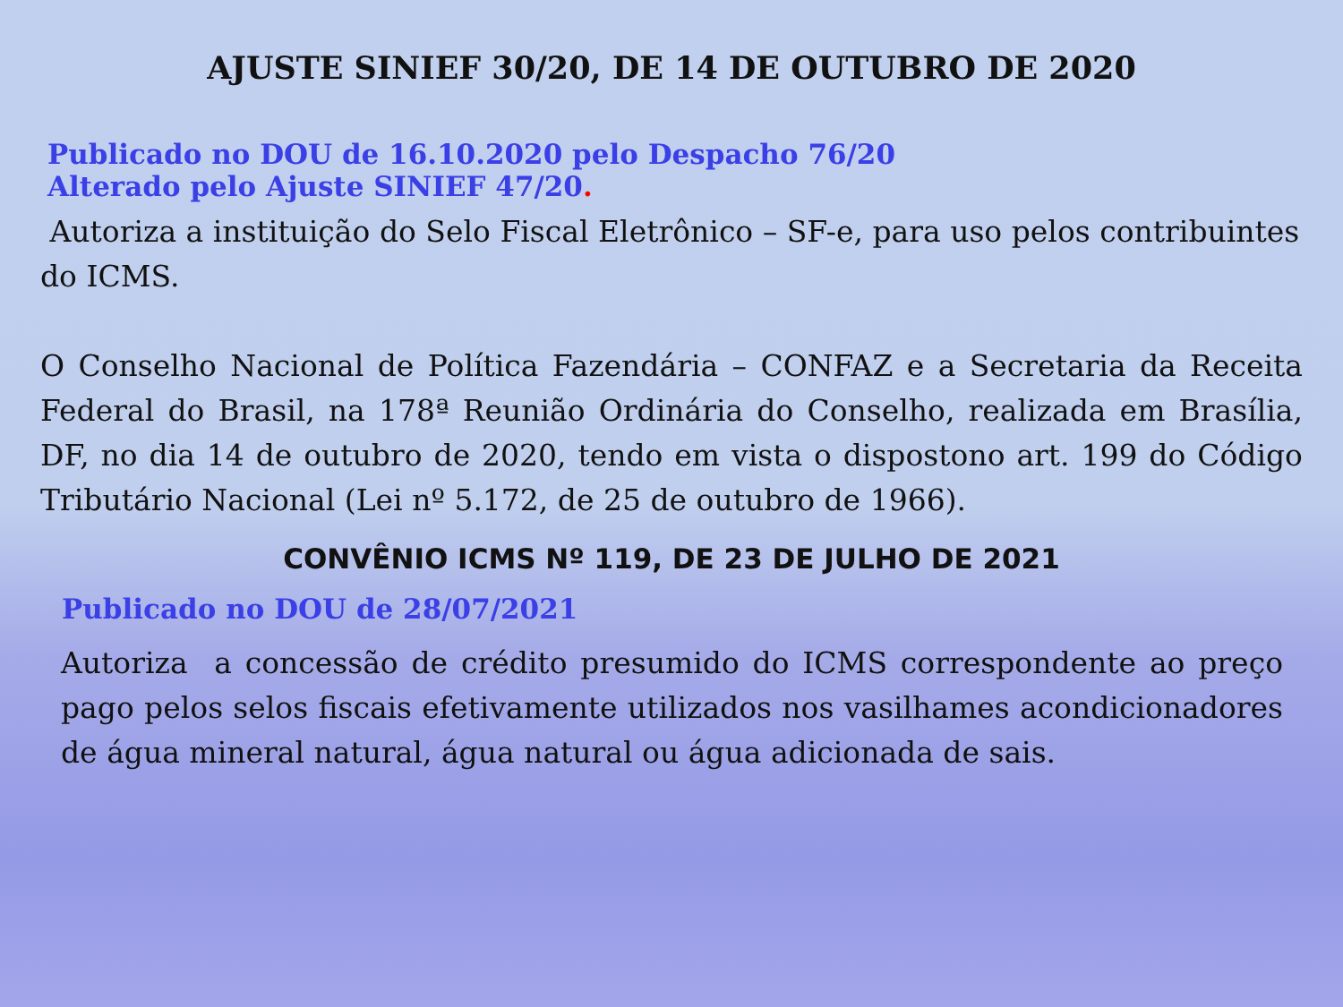AJUSTE SINIEF 30/20, DE 14 DE OUTUBRO DE 2020
Publicado no DOU de 16.10.2020 pelo Despacho 76/20
Alterado pelo Ajuste SINIEF 47/20.
Autoriza a instituição do Selo Fiscal Eletrônico – SF-e, para uso pelos contribuintes do ICMS.
O Conselho Nacional de Política Fazendária – CONFAZ e a Secretaria da Receita Federal do Brasil, na 178ª Reunião Ordinária do Conselho, realizada em Brasília, DF, no dia 14 de outubro de 2020, tendo em vista o dispostono art. 199 do Código Tributário Nacional (Lei nº 5.172, de 25 de outubro de 1966).
CONVÊNIO ICMS Nº 119, DE 23 DE JULHO DE 2021
Publicado no DOU de 28/07/2021
Autoriza a concessão de crédito presumido do ICMS correspondente ao preço pago pelos selos fiscais efetivamente utilizados nos vasilhames acondicionadores de água mineral natural, água natural ou água adicionada de sais.